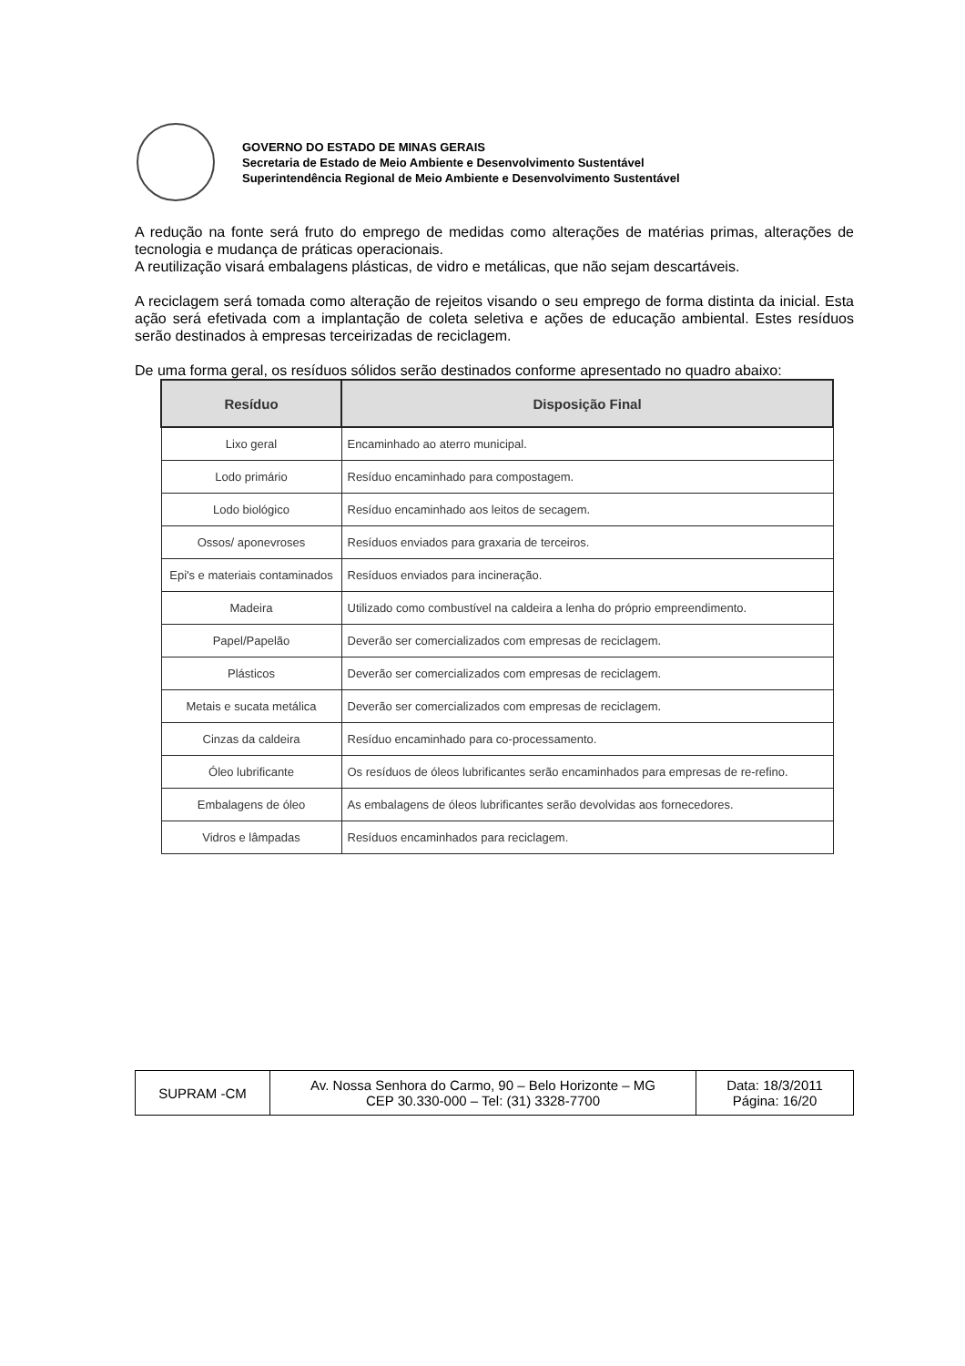GOVERNO DO ESTADO DE MINAS GERAIS
Secretaria de Estado de Meio Ambiente e Desenvolvimento Sustentável
Superintendência Regional de Meio Ambiente e Desenvolvimento Sustentável
A redução na fonte será fruto do emprego de medidas como alterações de matérias primas, alterações de tecnologia e mudança de práticas operacionais.
A reutilização visará embalagens plásticas, de vidro e metálicas, que não sejam descartáveis.
A reciclagem será tomada como alteração de rejeitos visando o seu emprego de forma distinta da inicial. Esta ação será efetivada com a implantação de coleta seletiva e ações de educação ambiental. Estes resíduos serão destinados à empresas terceirizadas de reciclagem.
De uma forma geral, os resíduos sólidos serão destinados conforme apresentado no quadro abaixo:
| Resíduo | Disposição Final |
| --- | --- |
| Lixo geral | Encaminhado ao aterro municipal. |
| Lodo primário | Resíduo encaminhado para compostagem. |
| Lodo biológico | Resíduo encaminhado aos leitos de secagem. |
| Ossos/ aponevroses | Resíduos enviados para graxaria de terceiros. |
| Epi's e materiais contaminados | Resíduos enviados para incineração. |
| Madeira | Utilizado como combustível na caldeira a lenha do próprio empreendimento. |
| Papel/Papelão | Deverão ser comercializados com empresas de reciclagem. |
| Plásticos | Deverão ser comercializados com empresas de reciclagem. |
| Metais e sucata metálica | Deverão ser comercializados com empresas de reciclagem. |
| Cinzas da caldeira | Resíduo encaminhado para co-processamento. |
| Óleo lubrificante | Os resíduos de óleos lubrificantes serão encaminhados para empresas de re-refino. |
| Embalagens de óleo | As embalagens de óleos lubrificantes serão devolvidas aos fornecedores. |
| Vidros e lâmpadas | Resíduos encaminhados para reciclagem. |
| SUPRAM -CM | Av. Nossa Senhora do Carmo, 90 – Belo Horizonte – MG CEP 30.330-000 – Tel: (31) 3328-7700 | Data: 18/3/2011 Página: 16/20 |